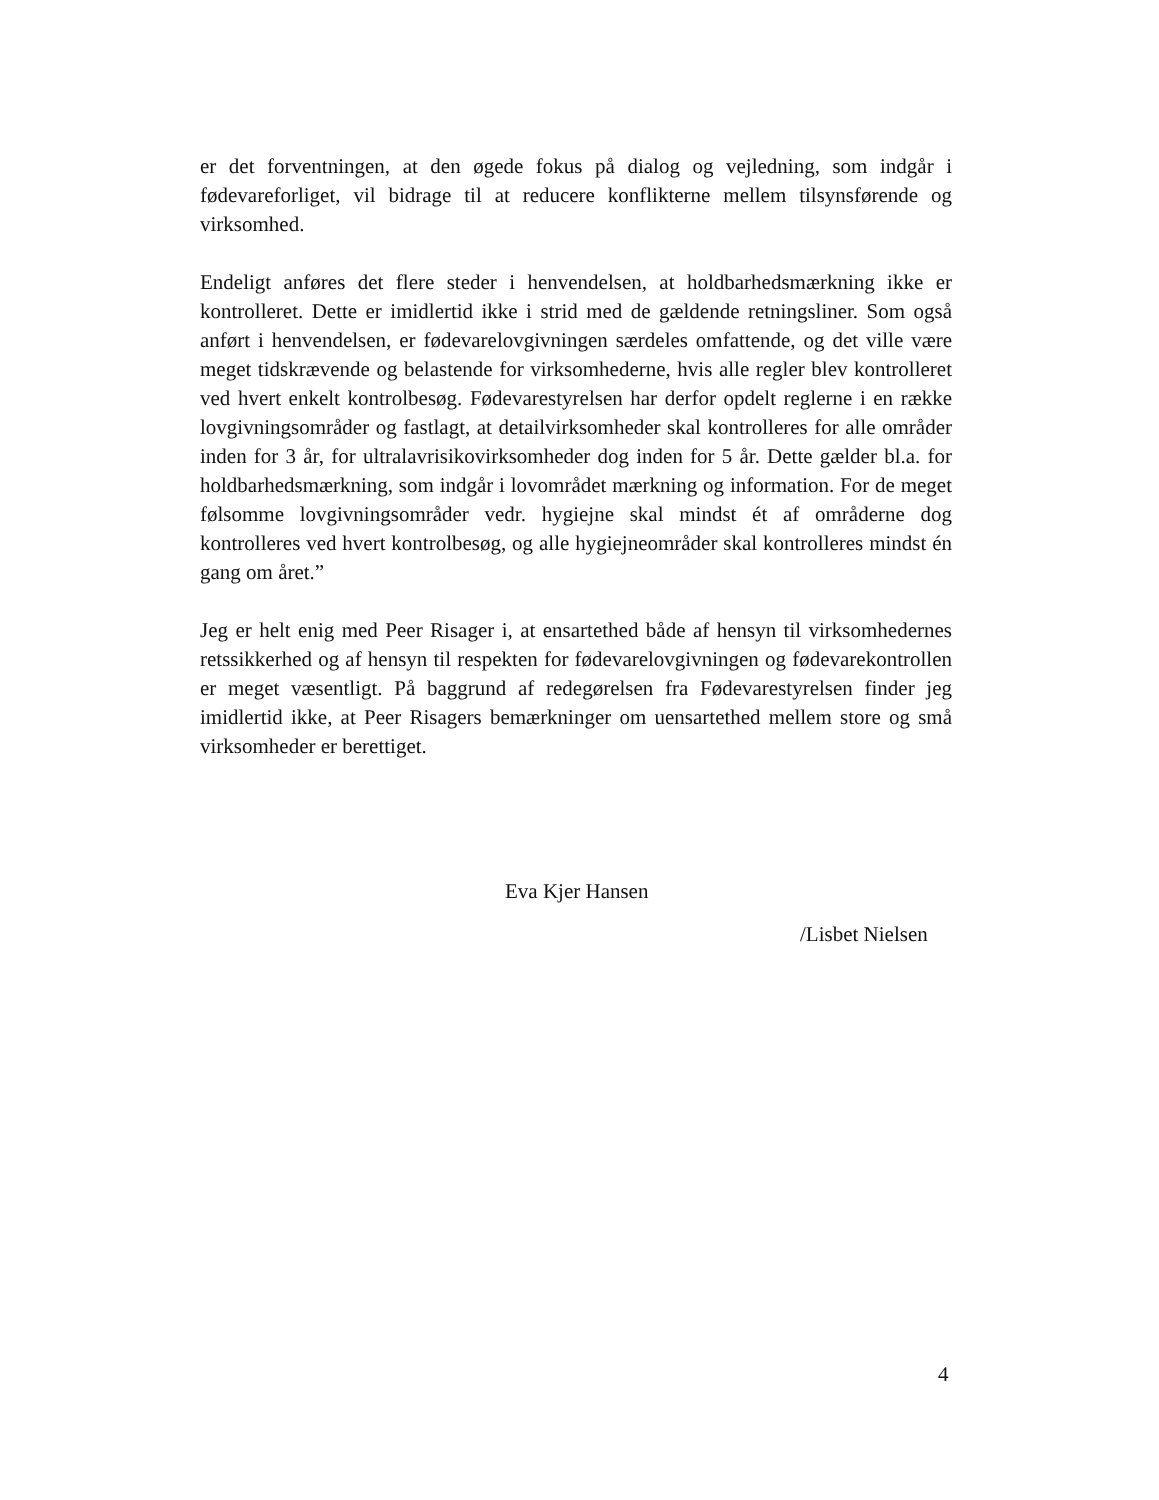er det forventningen, at den øgede fokus på dialog og vejledning, som indgår i fødevareforliget, vil bidrage til at reducere konflikterne mellem tilsynsførende og virksomhed.
Endeligt anføres det flere steder i henvendelsen, at holdbarhedsmærkning ikke er kontrolleret. Dette er imidlertid ikke i strid med de gældende retningsliner. Som også anført i henvendelsen, er fødevarelovgivningen særdeles omfattende, og det ville være meget tidskrævende og belastende for virksomhederne, hvis alle regler blev kontrolleret ved hvert enkelt kontrolbesøg. Fødevarestyrelsen har derfor opdelt reglerne i en række lovgivningsområder og fastlagt, at detailvirksomheder skal kontrolleres for alle områder inden for 3 år, for ultralavrisikovirksomheder dog inden for 5 år. Dette gælder bl.a. for holdbarhedsmærkning, som indgår i lovområdet mærkning og information. For de meget følsomme lovgivningsområder vedr. hygiejne skal mindst ét af områderne dog kontrolleres ved hvert kontrolbesøg, og alle hygiejneområder skal kontrolleres mindst én gang om året.”
Jeg er helt enig med Peer Risager i, at ensartethed både af hensyn til virksomhedernes retssikkerhed og af hensyn til respekten for fødevarelovgivningen og fødevarekontrollen er meget væsentligt. På baggrund af redegørelsen fra Fødevarestyrelsen finder jeg imidlertid ikke, at Peer Risagers bemærkninger om uensartethed mellem store og små virksomheder er berettiget.
Eva Kjer Hansen
/Lisbet Nielsen
4